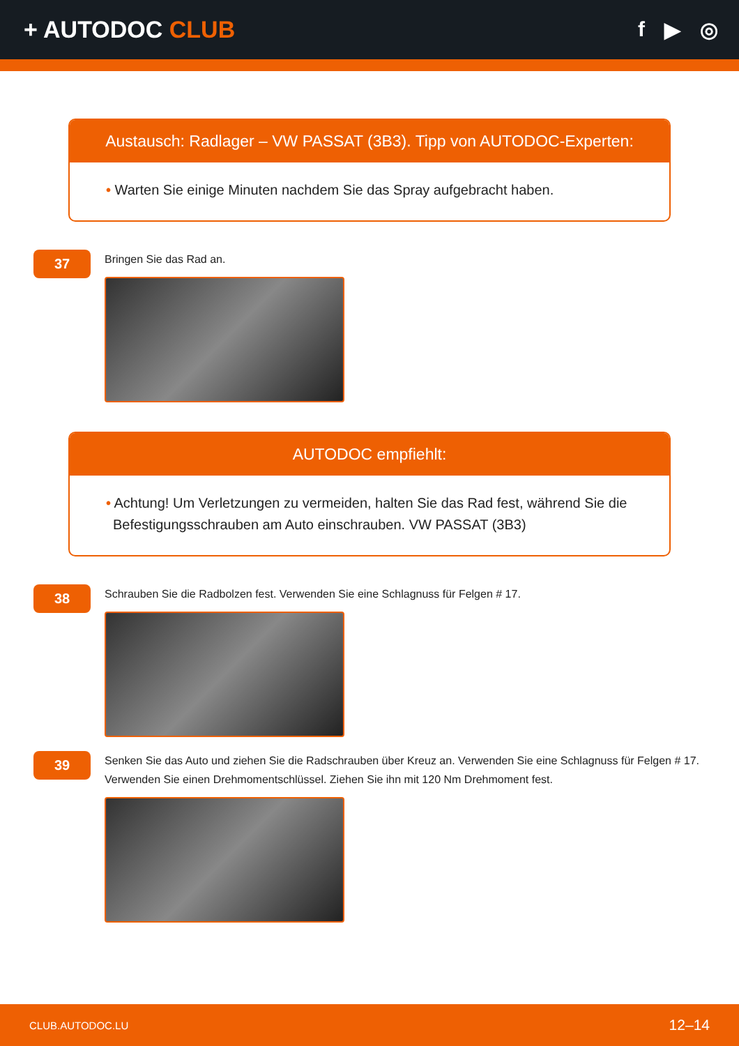+ AUTODOC CLUB f ▶ ◎
Austausch: Radlager – VW PASSAT (3B3). Tipp von AUTODOC-Experten:
• Warten Sie einige Minuten nachdem Sie das Spray aufgebracht haben.
37
Bringen Sie das Rad an.
AUTODOC empfiehlt:
• Achtung! Um Verletzungen zu vermeiden, halten Sie das Rad fest, während Sie die Befestigungsschrauben am Auto einschrauben. VW PASSAT (3B3)
38
Schrauben Sie die Radbolzen fest. Verwenden Sie eine Schlagnuss für Felgen # 17.
39
Senken Sie das Auto und ziehen Sie die Radschrauben über Kreuz an. Verwenden Sie eine Schlagnuss für Felgen # 17. Verwenden Sie einen Drehmomentschlüssel. Ziehen Sie ihn mit 120 Nm Drehmoment fest.
CLUB.AUTODOC.LU 12–14